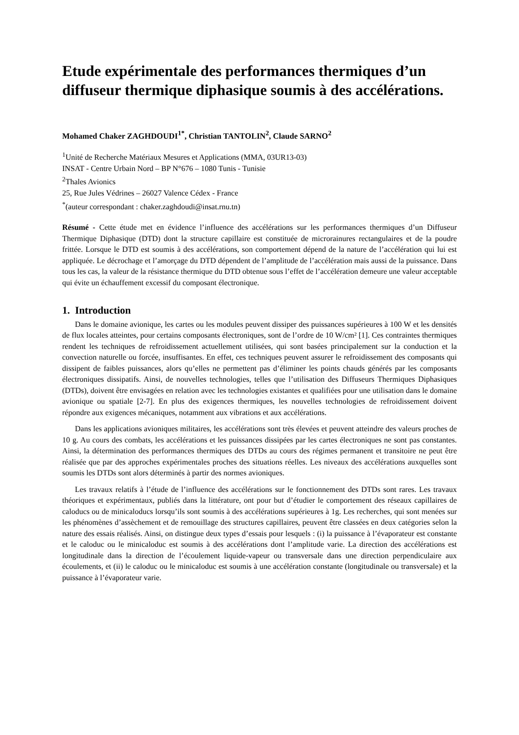Etude expérimentale des performances thermiques d’un diffuseur thermique diphasique soumis à des accélérations.
Mohamed Chaker ZAGHDOUDI<sup>1*</sup>, Christian TANTOLIN<sup>2</sup>, Claude SARNO<sup>2</sup>
<sup>1</sup> Unité de Recherche Matériaux Mesures et Applications (MMA, 03UR13-03)
INSAT - Centre Urbain Nord – BP N°676 – 1080 Tunis - Tunisie
<sup>2</sup> Thales Avionics
25, Rue Jules Védrines – 26027 Valence Cédex - France
<sup>*</sup> (auteur correspondant : chaker.zaghdoudi@insat.rnu.tn)
Résumé - Cette étude met en évidence l’influence des accélérations sur les performances thermiques d’un Diffuseur Thermique Diphasique (DTD) dont la structure capillaire est constituée de microrainures rectangulaires et de la poudre frittée. Lorsque le DTD est soumis à des accélérations, son comportement dépend de la nature de l’accélération qui lui est appliquée. Le décrochage et l’amorçage du DTD dépendent de l’amplitude de l’accélération mais aussi de la puissance. Dans tous les cas, la valeur de la résistance thermique du DTD obtenue sous l’effet de l’accélération demeure une valeur acceptable qui évite un échauffement excessif du composant électronique.
1. Introduction
Dans le domaine avionique, les cartes ou les modules peuvent dissiper des puissances supérieures à 100 W et les densités de flux locales atteintes, pour certains composants électroniques, sont de l’ordre de 10 W/cm² [1]. Ces contraintes thermiques rendent les techniques de refroidissement actuellement utilisées, qui sont basées principalement sur la conduction et la convection naturelle ou forcée, insuffisantes. En effet, ces techniques peuvent assurer le refroidissement des composants qui dissipent de faibles puissances, alors qu’elles ne permettent pas d’éliminer les points chauds générés par les composants électroniques dissipatifs. Ainsi, de nouvelles technologies, telles que l’utilisation des Diffuseurs Thermiques Diphasiques (DTDs), doivent être envisagées en relation avec les technologies existantes et qualifiées pour une utilisation dans le domaine avionique ou spatiale [2-7]. En plus des exigences thermiques, les nouvelles technologies de refroidissement doivent répondre aux exigences mécaniques, notamment aux vibrations et aux accélérations.
Dans les applications avioniques militaires, les accélérations sont très élevées et peuvent atteindre des valeurs proches de 10 g. Au cours des combats, les accélérations et les puissances dissipées par les cartes électroniques ne sont pas constantes. Ainsi, la détermination des performances thermiques des DTDs au cours des régimes permanent et transitoire ne peut être réalisée que par des approches expérimentales proches des situations réelles. Les niveaux des accélérations auxquelles sont soumis les DTDs sont alors déterminés à partir des normes avioniques.
Les travaux relatifs à l’étude de l’influence des accélérations sur le fonctionnement des DTDs sont rares. Les travaux théoriques et expérimentaux, publiés dans la littérature, ont pour but d’étudier le comportement des réseaux capillaires de caloducs ou de minicaloducs lorsqu’ils sont soumis à des accélérations supérieures à 1g. Les recherches, qui sont menées sur les phénomènes d’assèchement et de remouillage des structures capillaires, peuvent être classées en deux catégories selon la nature des essais réalisés. Ainsi, on distingue deux types d’essais pour lesquels : (i) la puissance à l’évaporateur est constante et le caloduc ou le minicaloduc est soumis à des accélérations dont l’amplitude varie. La direction des accélérations est longitudinale dans la direction de l’écoulement liquide-vapeur ou transversale dans une direction perpendiculaire aux écoulements, et (ii) le caloduc ou le minicaloduc est soumis à une accélération constante (longitudinale ou transversale) et la puissance à l’évaporateur varie.